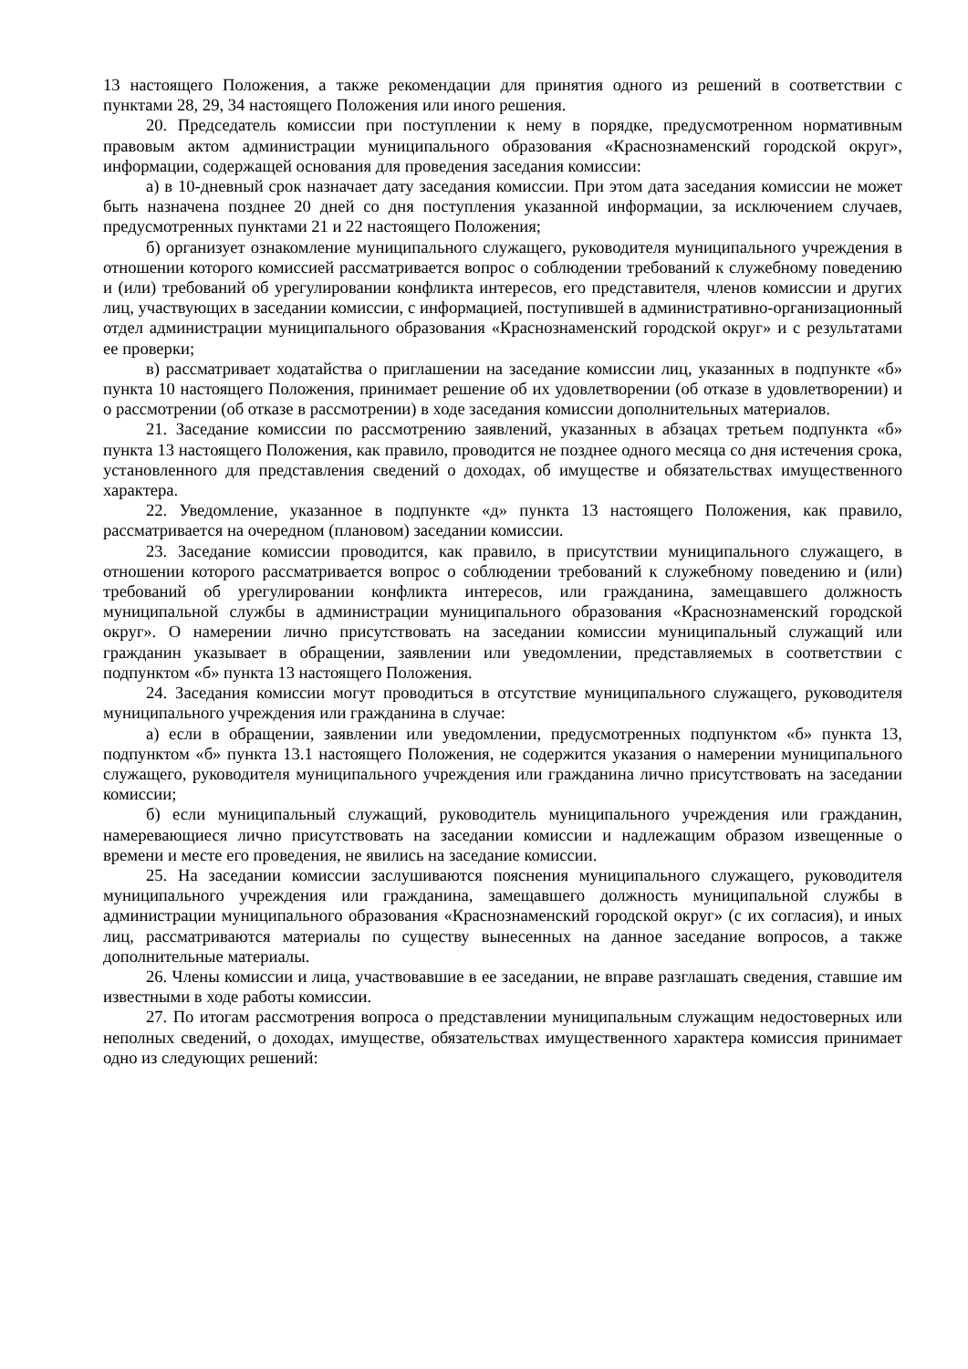13 настоящего Положения, а также рекомендации для принятия одного из решений в соответствии с пунктами 28, 29, 34 настоящего Положения или иного решения.
20. Председатель комиссии при поступлении к нему в порядке, предусмотренном нормативным правовым актом администрации муниципального образования «Краснознаменский городской округ», информации, содержащей основания для проведения заседания комиссии:
а) в 10-дневный срок назначает дату заседания комиссии. При этом дата заседания комиссии не может быть назначена позднее 20 дней со дня поступления указанной информации, за исключением случаев, предусмотренных пунктами 21 и 22 настоящего Положения;
б) организует ознакомление муниципального служащего, руководителя муниципального учреждения в отношении которого комиссией рассматривается вопрос о соблюдении требований к служебному поведению и (или) требований об урегулировании конфликта интересов, его представителя, членов комиссии и других лиц, участвующих в заседании комиссии, с информацией, поступившей в административно-организационный отдел администрации муниципального образования «Краснознаменский городской округ» и с результатами ее проверки;
в) рассматривает ходатайства о приглашении на заседание комиссии лиц, указанных в подпункте «б» пункта 10 настоящего Положения, принимает решение об их удовлетворении (об отказе в удовлетворении) и о рассмотрении (об отказе в рассмотрении) в ходе заседания комиссии дополнительных материалов.
21. Заседание комиссии по рассмотрению заявлений, указанных в абзацах третьем подпункта «б» пункта 13 настоящего Положения, как правило, проводится не позднее одного месяца со дня истечения срока, установленного для представления сведений о доходах, об имуществе и обязательствах имущественного характера.
22. Уведомление, указанное в подпункте «д» пункта 13 настоящего Положения, как правило, рассматривается на очередном (плановом) заседании комиссии.
23. Заседание комиссии проводится, как правило, в присутствии муниципального служащего, в отношении которого рассматривается вопрос о соблюдении требований к служебному поведению и (или) требований об урегулировании конфликта интересов, или гражданина, замещавшего должность муниципальной службы в администрации муниципального образования «Краснознаменский городской округ». О намерении лично присутствовать на заседании комиссии муниципальный служащий или гражданин указывает в обращении, заявлении или уведомлении, представляемых в соответствии с подпунктом «б» пункта 13 настоящего Положения.
24. Заседания комиссии могут проводиться в отсутствие муниципального служащего, руководителя муниципального учреждения или гражданина в случае:
а) если в обращении, заявлении или уведомлении, предусмотренных подпунктом «б» пункта 13, подпунктом «б» пункта 13.1 настоящего Положения, не содержится указания о намерении муниципального служащего, руководителя муниципального учреждения или гражданина лично присутствовать на заседании комиссии;
б) если муниципальный служащий, руководитель муниципального учреждения или гражданин, намеревающиеся лично присутствовать на заседании комиссии и надлежащим образом извещенные о времени и месте его проведения, не явились на заседание комиссии.
25. На заседании комиссии заслушиваются пояснения муниципального служащего, руководителя муниципального учреждения или гражданина, замещавшего должность муниципальной службы в администрации муниципального образования «Краснознаменский городской округ» (с их согласия), и иных лиц, рассматриваются материалы по существу вынесенных на данное заседание вопросов, а также дополнительные материалы.
26. Члены комиссии и лица, участвовавшие в ее заседании, не вправе разглашать сведения, ставшие им известными в ходе работы комиссии.
27. По итогам рассмотрения вопроса о представлении муниципальным служащим недостоверных или неполных сведений, о доходах, имуществе, обязательствах имущественного характера комиссия принимает одно из следующих решений: